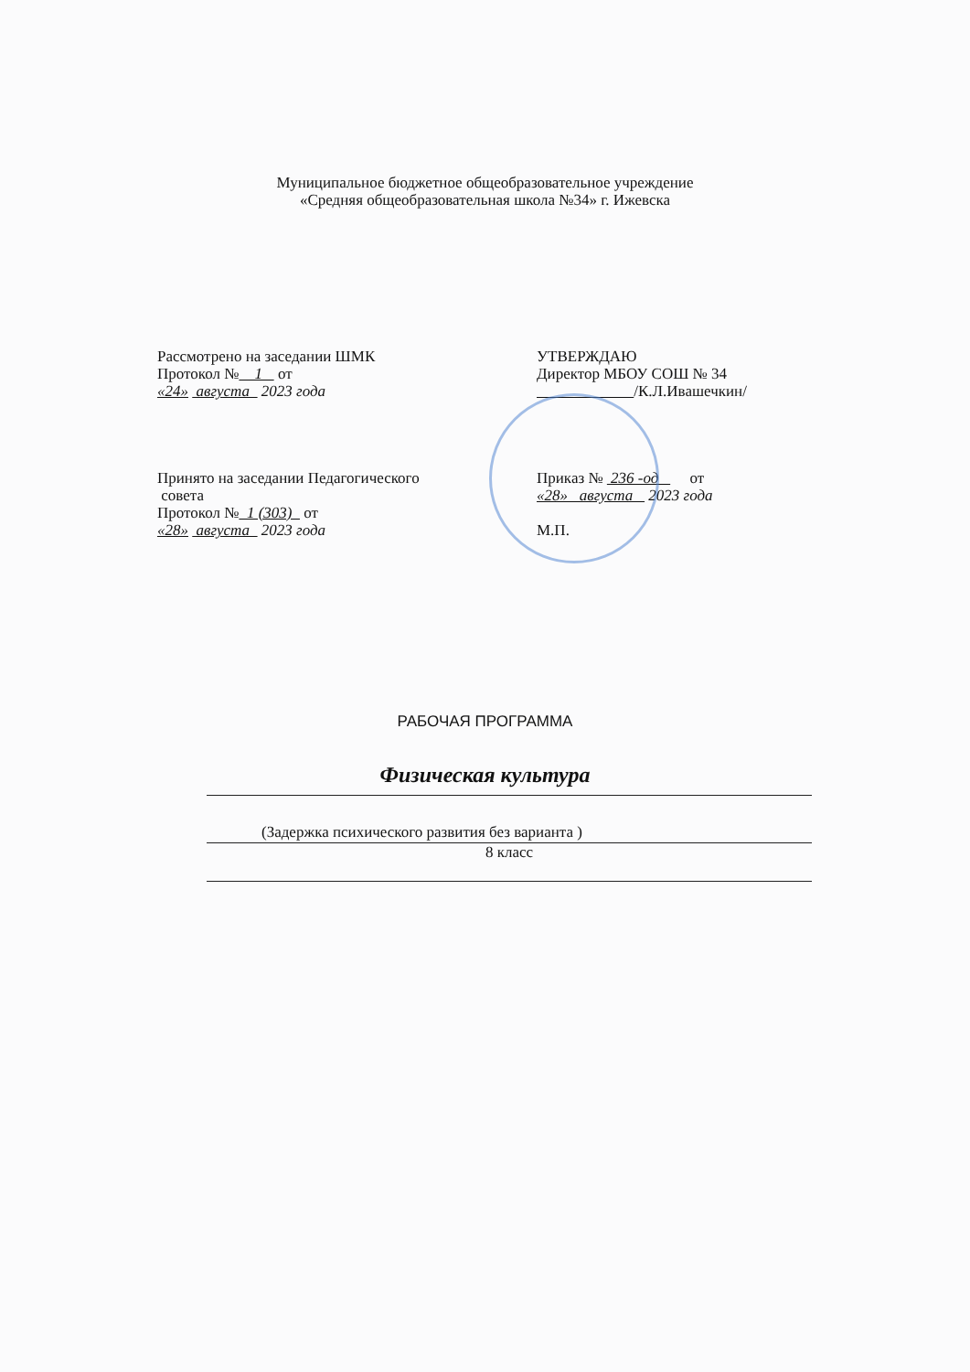Муниципальное бюджетное общеобразовательное учреждение
«Средняя общеобразовательная школа №34» г. Ижевска
Рассмотрено на заседании ШМК
Протокол № 1 от
«24» августа 2023 года
Принято на заседании Педагогического
совета
Протокол № 1 (303) от
«28» августа 2023 года
УТВЕРЖДАЮ
Директор МБОУ СОШ № 34
/К.Л.Ивашечкин/
Приказ № 236 -од от
«28» августа 2023 года
М.П.
РАБОЧАЯ ПРОГРАММА
Физическая культура
(Задержка психического развития без варианта )
8 класс